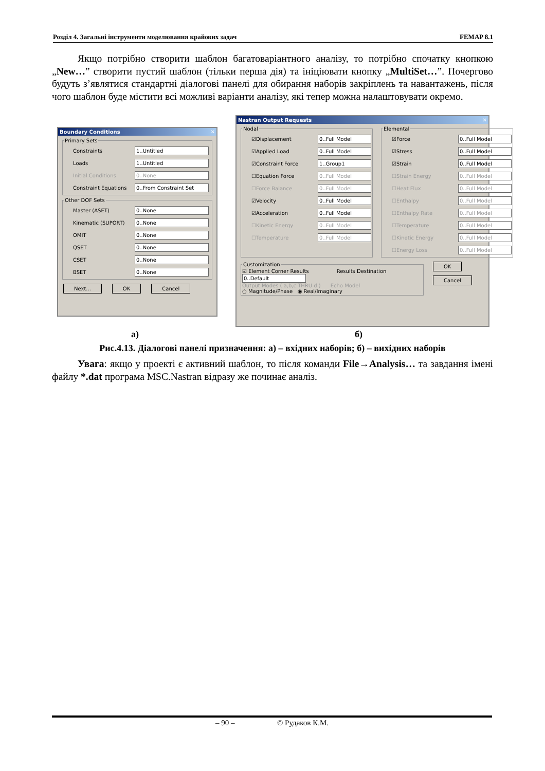Розділ 4. Загальні інструменти моделювання крайових задач FEMAP 8.1
Якщо потрібно створити шаблон багатоваріантного аналізу, то потрібно спочатку кнопкою „New…” створити пустий шаблон (тільки перша дія) та ініціювати кнопку „MultiSet…”. Почергово будуть з’являтися стандартні діалогові панелі для обирання наборів закріплень та навантажень, після чого шаблон буде містити всі можливі варіанти аналізу, які тепер можна налаштовувати окремо.
Boundary Conditions ✕
Primary Sets
Constraints 1..Untitled
Loads 1..Untitled
Initial Conditions 0..None
Constraint Equations 0..From Constraint Set
Other DOF Sets
Master (ASET) 0..None
Kinematic (SUPORT) 0..None
OMIT 0..None
QSET 0..None
CSET 0..None
BSET 0..None
Next... OK Cancel
Nastran Output Requests ✕
Nodal
☑ Displacement 0..Full Model
☑ Applied Load 0..Full Model
☑ Constraint Force 1..Group1
☐ Equation Force 0..Full Model
☐ Force Balance 0..Full Model
☑ Velocity 0..Full Model
☑ Acceleration 0..Full Model
☐ Kinetic Energy 0..Full Model
☐ Temperature 0..Full Model
Elemental
☑ Force 0..Full Model
☑ Stress 0..Full Model
☑ Strain 0..Full Model
☐ Strain Energy 0..Full Model
☐ Heat Flux 0..Full Model
☐ Enthalpy 0..Full Model
☐ Enthalpy Rate 0..Full Model
☐ Temperature 0..Full Model
☐ Kinetic Energy 0..Full Model
☐ Energy Loss 0..Full Model
Customization
☑ Element Corner Results Results Destination 0..Default
Output Modes ( a,b,c THRU d ) Echo Model
○ Magnitude/Phase ◉ Real/Imaginary
OK
Cancel
а) б)
Рис.4.13. Діалогові панелі призначення: а) – вхідних наборів; б) – вихідних наборів
Увага: якщо у проекті є активний шаблон, то після команди File→Analysis… та завдання імені файлу *.dat програма MSC.Nastran відразу же починає аналіз.
– 90 – © Рудаков К.М.